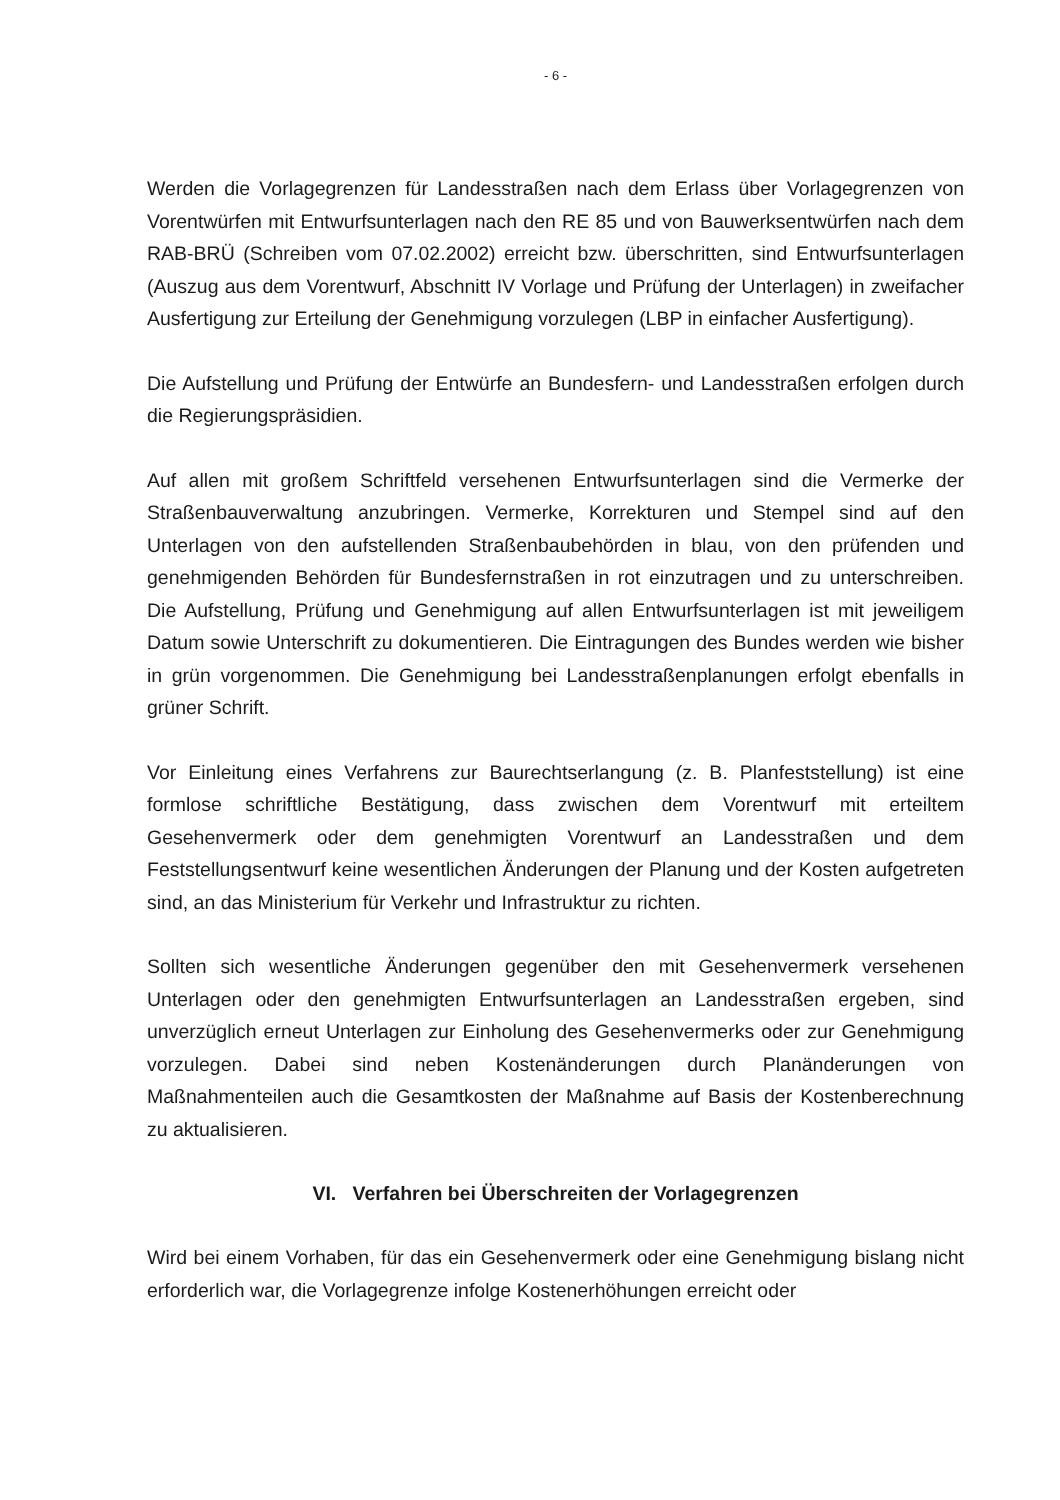- 6 -
Werden die Vorlagegrenzen für Landesstraßen nach dem Erlass über Vorlagegrenzen von Vorentwürfen mit Entwurfsunterlagen nach den RE 85 und von Bauwerksentwürfen nach dem RAB-BRÜ (Schreiben vom 07.02.2002) erreicht bzw. überschritten, sind Entwurfsunterlagen (Auszug aus dem Vorentwurf, Abschnitt IV Vorlage und Prüfung der Unterlagen) in zweifacher Ausfertigung zur Erteilung der Genehmigung vorzulegen (LBP in einfacher Ausfertigung).
Die Aufstellung und Prüfung der Entwürfe an Bundesfern- und Landesstraßen erfolgen durch die Regierungspräsidien.
Auf allen mit großem Schriftfeld versehenen Entwurfsunterlagen sind die Vermerke der Straßenbauverwaltung anzubringen. Vermerke, Korrekturen und Stempel sind auf den Unterlagen von den aufstellenden Straßenbaubehörden in blau, von den prüfenden und genehmigenden Behörden für Bundesfernstraßen in rot einzutragen und zu unterschreiben. Die Aufstellung, Prüfung und Genehmigung auf allen Entwurfsunterlagen ist mit jeweiligem Datum sowie Unterschrift zu dokumentieren. Die Eintragungen des Bundes werden wie bisher in grün vorgenommen. Die Genehmigung bei Landesstraßenplanungen erfolgt ebenfalls in grüner Schrift.
Vor Einleitung eines Verfahrens zur Baurechtserlangung (z. B. Planfeststellung) ist eine formlose schriftliche Bestätigung, dass zwischen dem Vorentwurf mit erteiltem Gesehenvermerk oder dem genehmigten Vorentwurf an Landesstraßen und dem Feststellungsentwurf keine wesentlichen Änderungen der Planung und der Kosten aufgetreten sind, an das Ministerium für Verkehr und Infrastruktur zu richten.
Sollten sich wesentliche Änderungen gegenüber den mit Gesehenvermerk versehenen Unterlagen oder den genehmigten Entwurfsunterlagen an Landesstraßen ergeben, sind unverzüglich erneut Unterlagen zur Einholung des Gesehenvermerks oder zur Genehmigung vorzulegen. Dabei sind neben Kostenänderungen durch Planänderungen von Maßnahmenteilen auch die Gesamtkosten der Maßnahme auf Basis der Kostenberechnung zu aktualisieren.
VI. Verfahren bei Überschreiten der Vorlagegrenzen
Wird bei einem Vorhaben, für das ein Gesehenvermerk oder eine Genehmigung bislang nicht erforderlich war, die Vorlagegrenze infolge Kostenerhöhungen erreicht oder